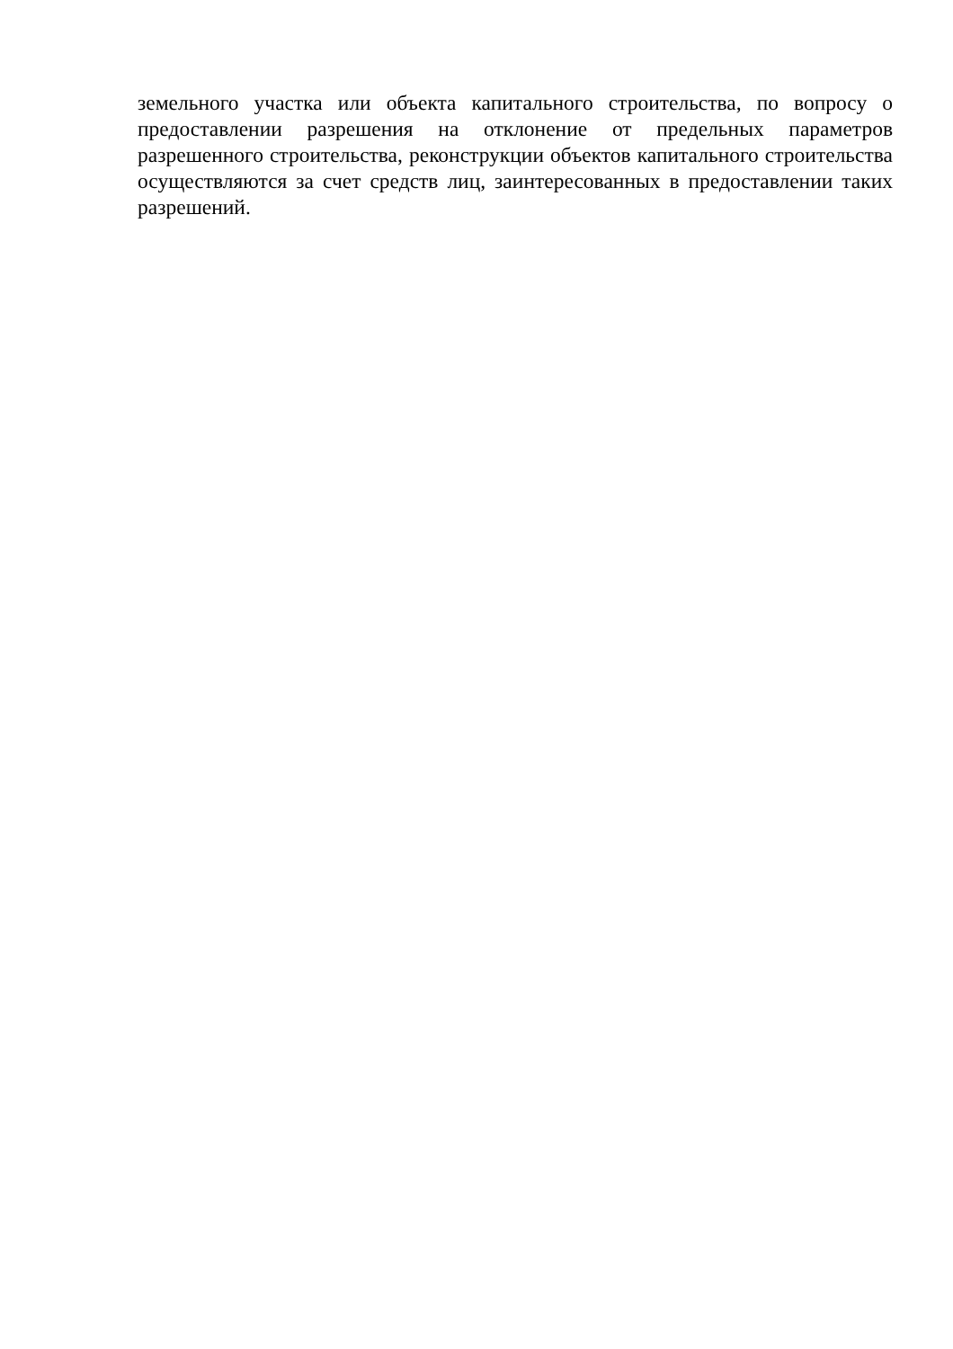земельного участка или объекта капитального строительства, по вопросу о предоставлении разрешения на отклонение от предельных параметров разрешенного строительства, реконструкции объектов капитального строительства осуществляются за счет средств лиц, заинтересованных в предоставлении таких разрешений.